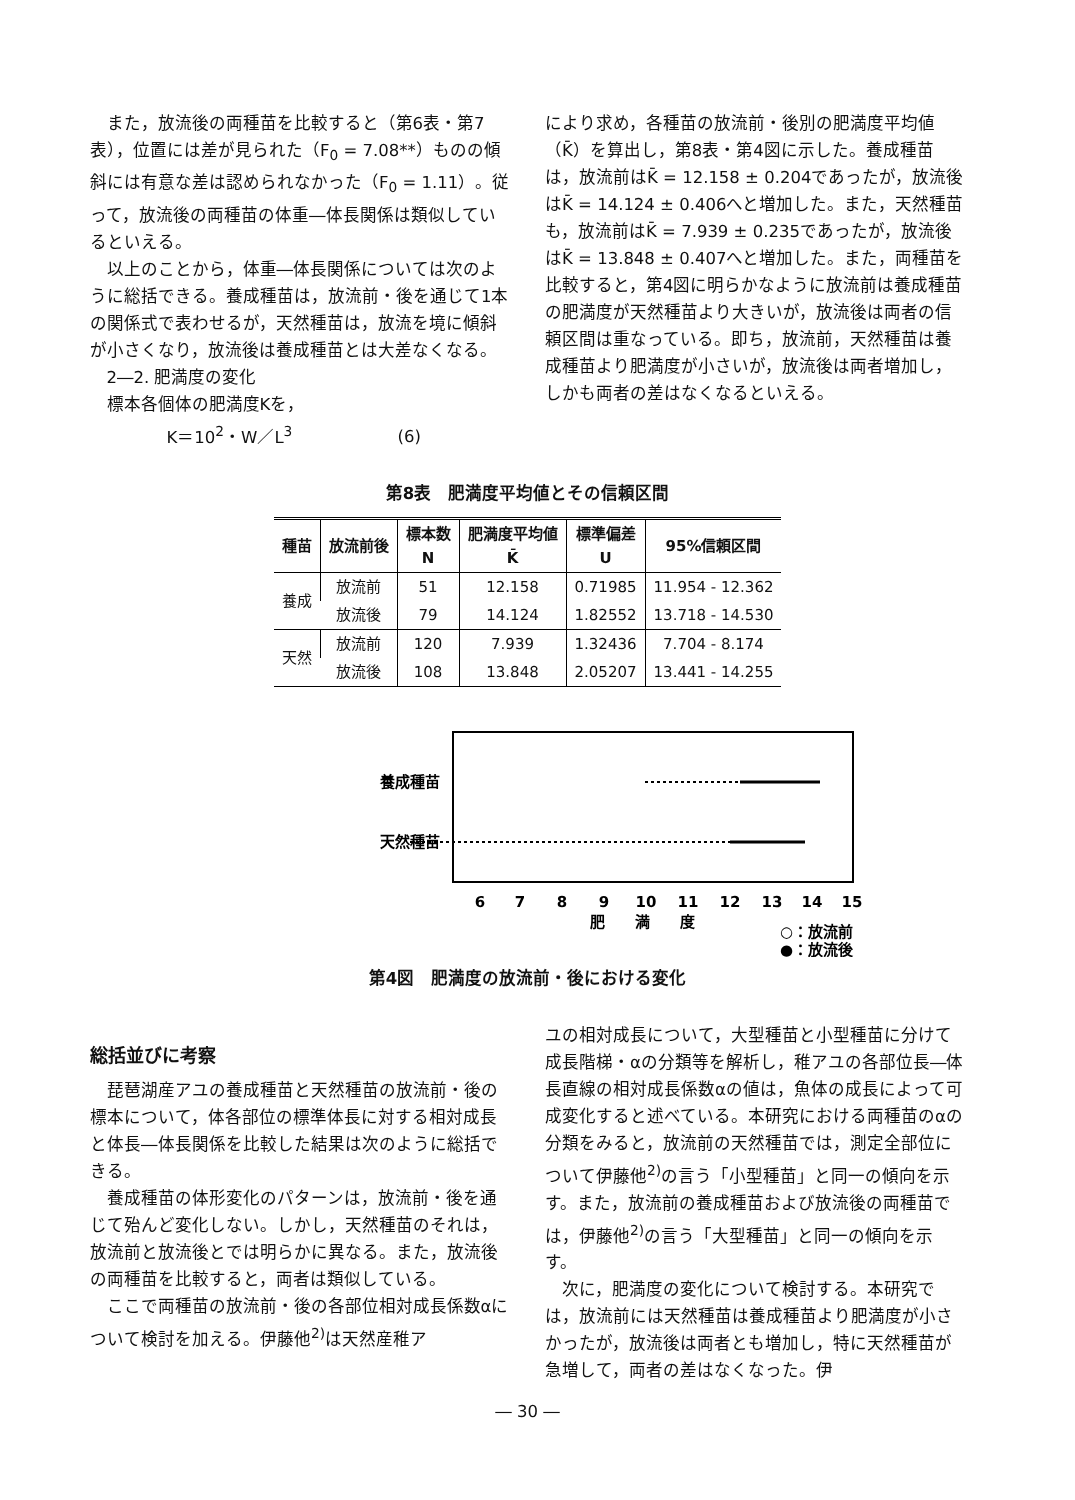また，放流後の両種苗を比較すると（第6表・第7表），位置には差が見られた（F<sub>0</sub> = 7.08**）ものの傾斜には有意な差は認められなかった（F<sub>0</sub> = 1.11）。従って，放流後の両種苗の体重―体長関係は類似しているといえる。
以上のことから，体重―体長関係については次のように総括できる。養成種苗は，放流前・後を通じて1本の関係式で表わせるが，天然種苗は，放流を境に傾斜が小さくなり，放流後は養成種苗とは大差なくなる。
2―2. 肥満度の変化
標本各個体の肥満度Kを，
K＝10<sup>2</sup>・W／L<sup>3</sup> (6)
により求め，各種苗の放流前・後別の肥満度平均値（K̄）を算出し，第8表・第4図に示した。養成種苗は，放流前はK̄ = 12.158 ± 0.204であったが，放流後はK̄ = 14.124 ± 0.406へと増加した。また，天然種苗も，放流前はK̄ = 7.939 ± 0.235であったが，放流後はK̄ = 13.848 ± 0.407へと増加した。また，両種苗を比較すると，第4図に明らかなように放流前は養成種苗の肥満度が天然種苗より大きいが，放流後は両者の信頼区間は重なっている。即ち，放流前，天然種苗は養成種苗より肥満度が小さいが，放流後は両者増加し，しかも両者の差はなくなるといえる。
第8表　肥満度平均値とその信頼区間
| 種苗 | 放流前後 | 標本数 N | 肥満度平均値 K̄ | 標準偏差 U | 95%信頼区間 |
| --- | --- | --- | --- | --- | --- |
| 養成 | 放流前 | 51 | 12.158 | 0.71985 | 11.954 - 12.362 |
| | 放流後 | 79 | 14.124 | 1.82552 | 13.718 - 14.530 |
| 天然 | 放流前 | 120 | 7.939 | 1.32436 | 7.704 - 8.174 |
| | 放流後 | 108 | 13.848 | 2.05207 | 13.441 - 14.255 |
養成種苗
天然種苗
6
7
8
9
10
11
12
13
14
15
肥　　満　　度
○：放流前
●：放流後
第4図　肥満度の放流前・後における変化
総括並びに考察
琵琶湖産アユの養成種苗と天然種苗の放流前・後の標本について，体各部位の標準体長に対する相対成長と体長―体長関係を比較した結果は次のように総括できる。
養成種苗の体形変化のパターンは，放流前・後を通じて殆んど変化しない。しかし，天然種苗のそれは，放流前と放流後とでは明らかに異なる。また，放流後の両種苗を比較すると，両者は類似している。
ここで両種苗の放流前・後の各部位相対成長係数αについて検討を加える。伊藤他<sup>2)</sup>は天然産稚ア
ユの相対成長について，大型種苗と小型種苗に分けて成長階梯・αの分類等を解析し，稚アユの各部位長―体長直線の相対成長係数αの値は，魚体の成長によって可成変化すると述べている。本研究における両種苗のαの分類をみると，放流前の天然種苗では，測定全部位について伊藤他<sup>2)</sup>の言う「小型種苗」と同一の傾向を示す。また，放流前の養成種苗および放流後の両種苗では，伊藤他<sup>2)</sup>の言う「大型種苗」と同一の傾向を示す。
次に，肥満度の変化について検討する。本研究では，放流前には天然種苗は養成種苗より肥満度が小さかったが，放流後は両者とも増加し，特に天然種苗が急増して，両者の差はなくなった。伊
― 30 ―